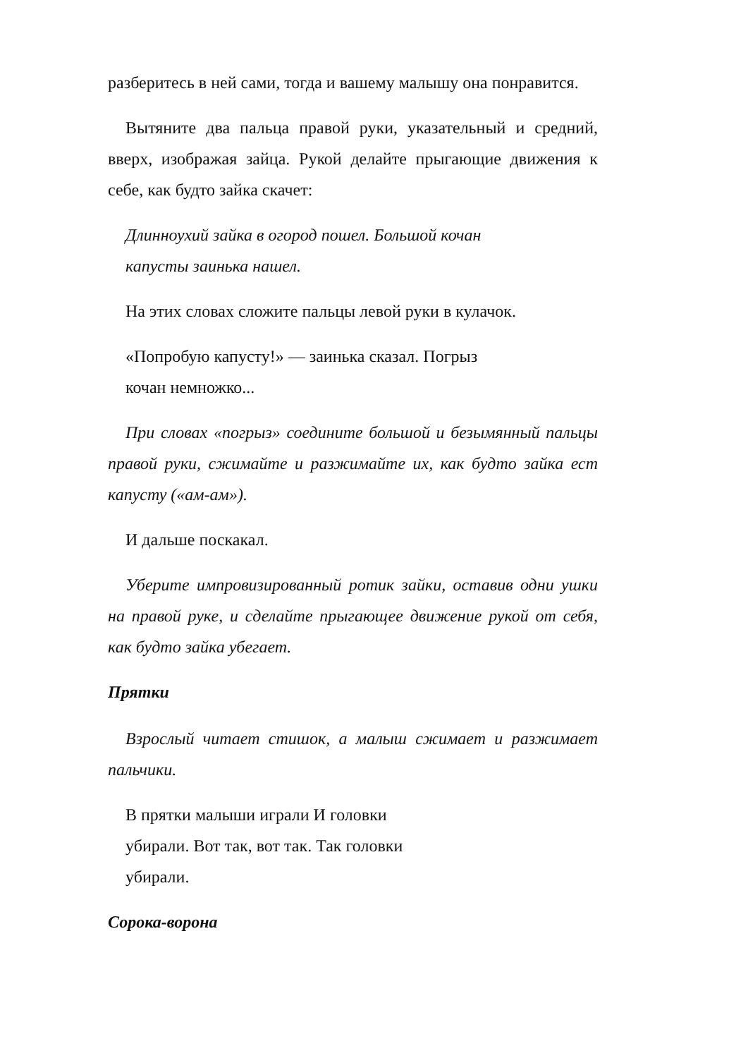разберитесь в ней сами, тогда и вашему малышу она понравится.
Вытяните два пальца правой руки, указательный и средний, вверх, изображая зайца. Рукой делайте прыгающие движения к себе, как будто зайка скачет:
Длинноухий зайка в огород пошел. Большой кочан
капусты заинька нашел.
На этих словах сложите пальцы левой руки в кулачок.
«Попробую капусту!» — заинька сказал. Погрыз
кочан немножко...
При словах «погрыз» соедините большой и безымянный пальцы правой руки, сжимайте и разжимайте их, как будто зайка ест капусту («ам-ам»).
И дальше поскакал.
Уберите импровизированный ротик зайки, оставив одни ушки на правой руке, и сделайте прыгающее движение рукой от себя, как будто зайка убегает.
Прятки
Взрослый читает стишок, а малыш сжимает и разжимает пальчики.
В прятки малыши играли И головки
убирали. Вот так, вот так. Так головки
убирали.
Сорока-ворона